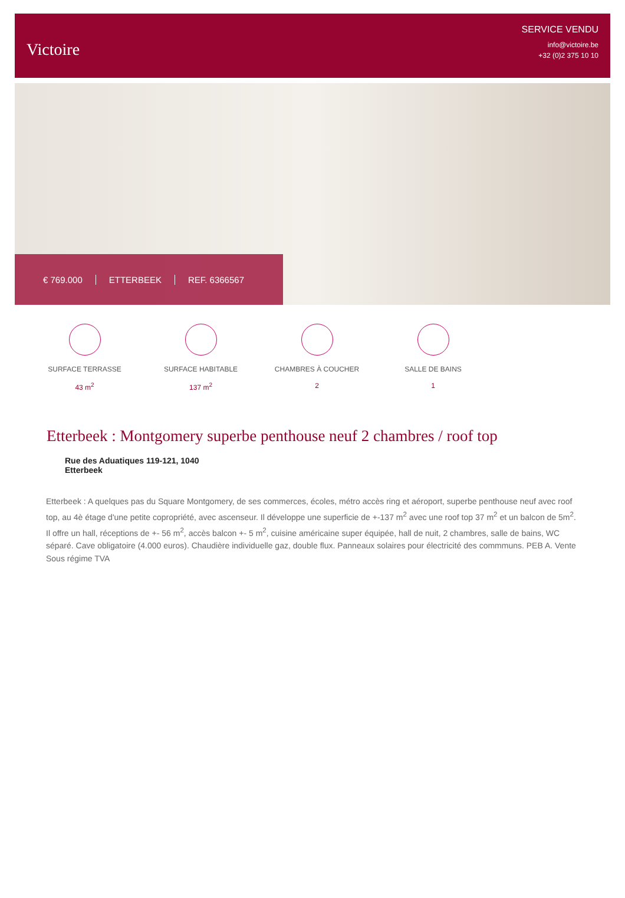Victoire
SERVICE VENDU
info@victoire.be
+32 (0)2 375 10 10
€ 769.000 ETTERBEEK REF. 6366567
SURFACE TERRASSE
43 m<sup>2</sup>
SURFACE HABITABLE
137 m<sup>2</sup>
CHAMBRES À COUCHER
2
SALLE DE BAINS
1
Etterbeek : Montgomery superbe penthouse neuf 2 chambres / roof top
Rue des Aduatiques 119-121, 1040
Etterbeek
Etterbeek : A quelques pas du Square Montgomery, de ses commerces, écoles, métro accès ring et aéroport, superbe penthouse neuf avec roof top, au 4è étage d'une petite copropriété, avec ascenseur. Il développe une superficie de +-137 m<sup>2</sup> avec une roof top 37 m<sup>2</sup> et un balcon de 5m<sup>2</sup>. Il offre un hall, réceptions de +- 56 m<sup>2</sup>, accès balcon +- 5 m<sup>2</sup>, cuisine américaine super équipée, hall de nuit, 2 chambres, salle de bains, WC séparé. Cave obligatoire (4.000 euros). Chaudière individuelle gaz, double flux. Panneaux solaires pour électricité des commmuns. PEB A. Vente Sous régime TVA